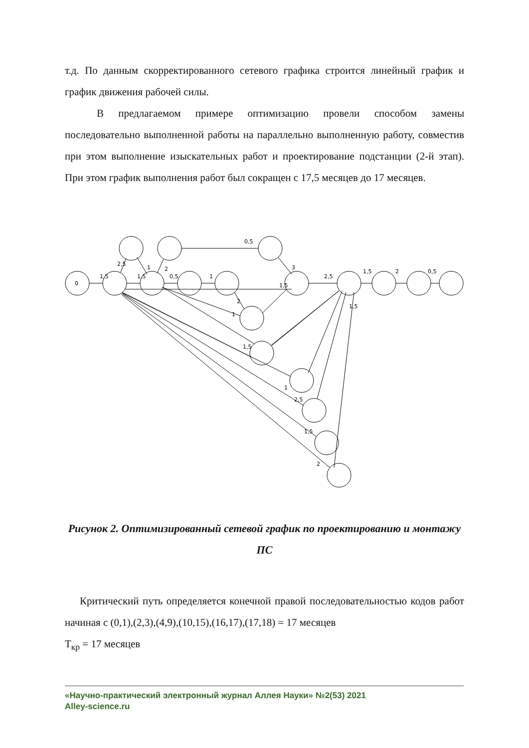т.д. По данным скорректированного сетевого графика строится линейный график и график движения рабочей силы.
В предлагаемом примере оптимизацию провели способом замены последовательно выполненной работы на параллельно выполненную работу, совместив при этом выполнение изыскательных работ и проектирование подстанции (2-й этап). При этом график выполнения работ был сокращен с 17,5 месяцев до 17 месяцев.
0
1,5
1,5
0,5
1
2,5
1
2
0,5
3
1,5
2,5
1,5
2
0,5
2
1
1,5
1
2,5
1,5
2
1,5
Рисунок 2. Оптимизированный сетевой график по проектированию и монтажу ПС
Критический путь определяется конечной правой последовательностью кодов работ начиная с (0,1),(2,3),(4,9),(10,15),(16,17),(17,18) = 17 месяцев
Т<sub>кр</sub> = 17 месяцев
«Научно-практический электронный журнал Аллея Науки» №2(53) 2021
Alley-science.ru